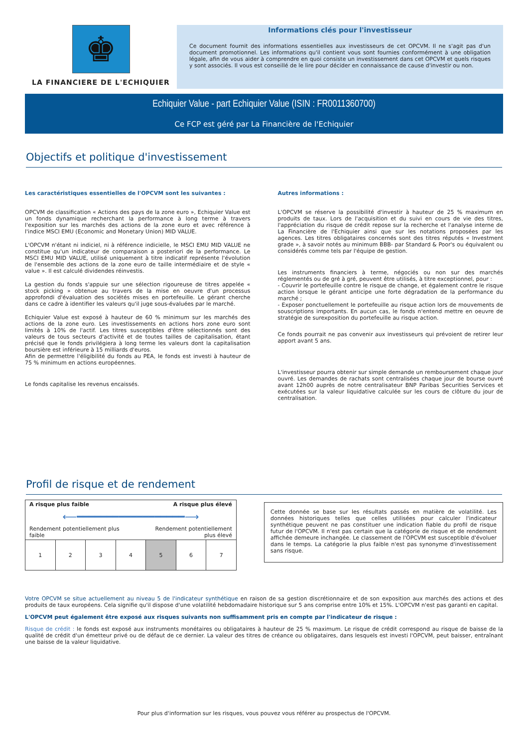♚
LA FINANCIERE DE L'ECHIQUIER
Informations clés pour l'investisseur
Ce document fournit des informations essentielles aux investisseurs de cet OPCVM. Il ne s'agit pas d'un document promotionnel. Les informations qu'il contient vous sont fournies conformément à une obligation légale, afin de vous aider à comprendre en quoi consiste un investissement dans cet OPCVM et quels risques y sont associés. Il vous est conseillé de le lire pour décider en connaissance de cause d'investir ou non.
Echiquier Value - part Echiquier Value (ISIN : FR0011360700)
Ce FCP est géré par La Financière de l'Echiquier
Objectifs et politique d'investissement
Les caractéristiques essentielles de l'OPCVM sont les suivantes :
OPCVM de classification « Actions des pays de la zone euro », Echiquier Value est un fonds dynamique recherchant la performance à long terme à travers l'exposition sur les marchés des actions de la zone euro et avec référence à l'indice MSCI EMU (Economic and Monetary Union) MID VALUE.
L'OPCVM n'étant ni indiciel, ni à référence indicielle, le MSCI EMU MID VALUE ne constitue qu'un indicateur de comparaison a posteriori de la performance. Le MSCI EMU MID VALUE, utilisé uniquement à titre indicatif représente l'évolution de l'ensemble des actions de la zone euro de taille intermédiaire et de style « value ». Il est calculé dividendes réinvestis.
La gestion du fonds s'appuie sur une sélection rigoureuse de titres appelée « stock picking » obtenue au travers de la mise en oeuvre d'un processus approfondi d'évaluation des sociétés mises en portefeuille. Le gérant cherche dans ce cadre à identifier les valeurs qu'il juge sous-évaluées par le marché.
Echiquier Value est exposé à hauteur de 60 % minimum sur les marchés des actions de la zone euro. Les investissements en actions hors zone euro sont limités à 10% de l'actif. Les titres susceptibles d'être sélectionnés sont des valeurs de tous secteurs d'activité et de toutes tailles de capitalisation, étant précisé que le fonds privilégiera à long terme les valeurs dont la capitalisation boursière est inférieure à 15 milliards d'euros.
Afin de permettre l'éligibilité du fonds au PEA, le fonds est investi à hauteur de 75 % minimum en actions européennes.
Le fonds capitalise les revenus encaissés.
Autres informations :
L'OPCVM se réserve la possibilité d'investir à hauteur de 25 % maximum en produits de taux. Lors de l'acquisition et du suivi en cours de vie des titres, l'appréciation du risque de crédit repose sur la recherche et l'analyse interne de La Financière de l'Echiquier ainsi que sur les notations proposées par les agences. Les titres obligataires concernés sont des titres réputés « Investment grade », à savoir notés au minimum BBB- par Standard & Poor's ou équivalent ou considérés comme tels par l'équipe de gestion.
Les instruments financiers à terme, négociés ou non sur des marchés réglementés ou de gré à gré, peuvent être utilisés, à titre exceptionnel, pour :
- Couvrir le portefeuille contre le risque de change, et également contre le risque action lorsque le gérant anticipe une forte dégradation de la performance du marché ;
- Exposer ponctuellement le portefeuille au risque action lors de mouvements de souscriptions importants. En aucun cas, le fonds n'entend mettre en oeuvre de stratégie de surexposition du portefeuille au risque action.
Ce fonds pourrait ne pas convenir aux investisseurs qui prévoient de retirer leur apport avant 5 ans.
L'investisseur pourra obtenir sur simple demande un remboursement chaque jour ouvré. Les demandes de rachats sont centralisées chaque jour de bourse ouvré avant 12h00 auprès de notre centralisateur BNP Paribas Securities Services et exécutées sur la valeur liquidative calculée sur les cours de clôture du jour de centralisation.
Profil de risque et de rendement
A risque plus faible A risque plus élevé
⟵━━━━━━━━━━━━━━━━━━⟶
Rendement potentiellement plus
faible Rendement potentiellement
plus élevé
| 1 | 2 | 3 | 4 | 5 | 6 | 7 |
Cette donnée se base sur les résultats passés en matière de volatilité. Les données historiques telles que celles utilisées pour calculer l'indicateur synthétique peuvent ne pas constituer une indication fiable du profil de risque futur de l'OPCVM. Il n'est pas certain que la catégorie de risque et de rendement affichée demeure inchangée. Le classement de l'OPCVM est susceptible d'évoluer dans le temps. La catégorie la plus faible n'est pas synonyme d'investissement sans risque.
Votre OPCVM se situe actuellement au niveau 5 de l'indicateur synthétique en raison de sa gestion discrétionnaire et de son exposition aux marchés des actions et des produits de taux européens. Cela signifie qu'il dispose d'une volatilité hebdomadaire historique sur 5 ans comprise entre 10% et 15%. L'OPCVM n'est pas garanti en capital.
L'OPCVM peut également être exposé aux risques suivants non suffisamment pris en compte par l'indicateur de risque :
Risque de crédit : le fonds est exposé aux instruments monétaires ou obligataires à hauteur de 25 % maximum. Le risque de crédit correspond au risque de baisse de la qualité de crédit d'un émetteur privé ou de défaut de ce dernier. La valeur des titres de créance ou obligataires, dans lesquels est investi l'OPCVM, peut baisser, entraînant une baisse de la valeur liquidative.
Pour plus d'information sur les risques, vous pouvez vous référer au prospectus de l'OPCVM.